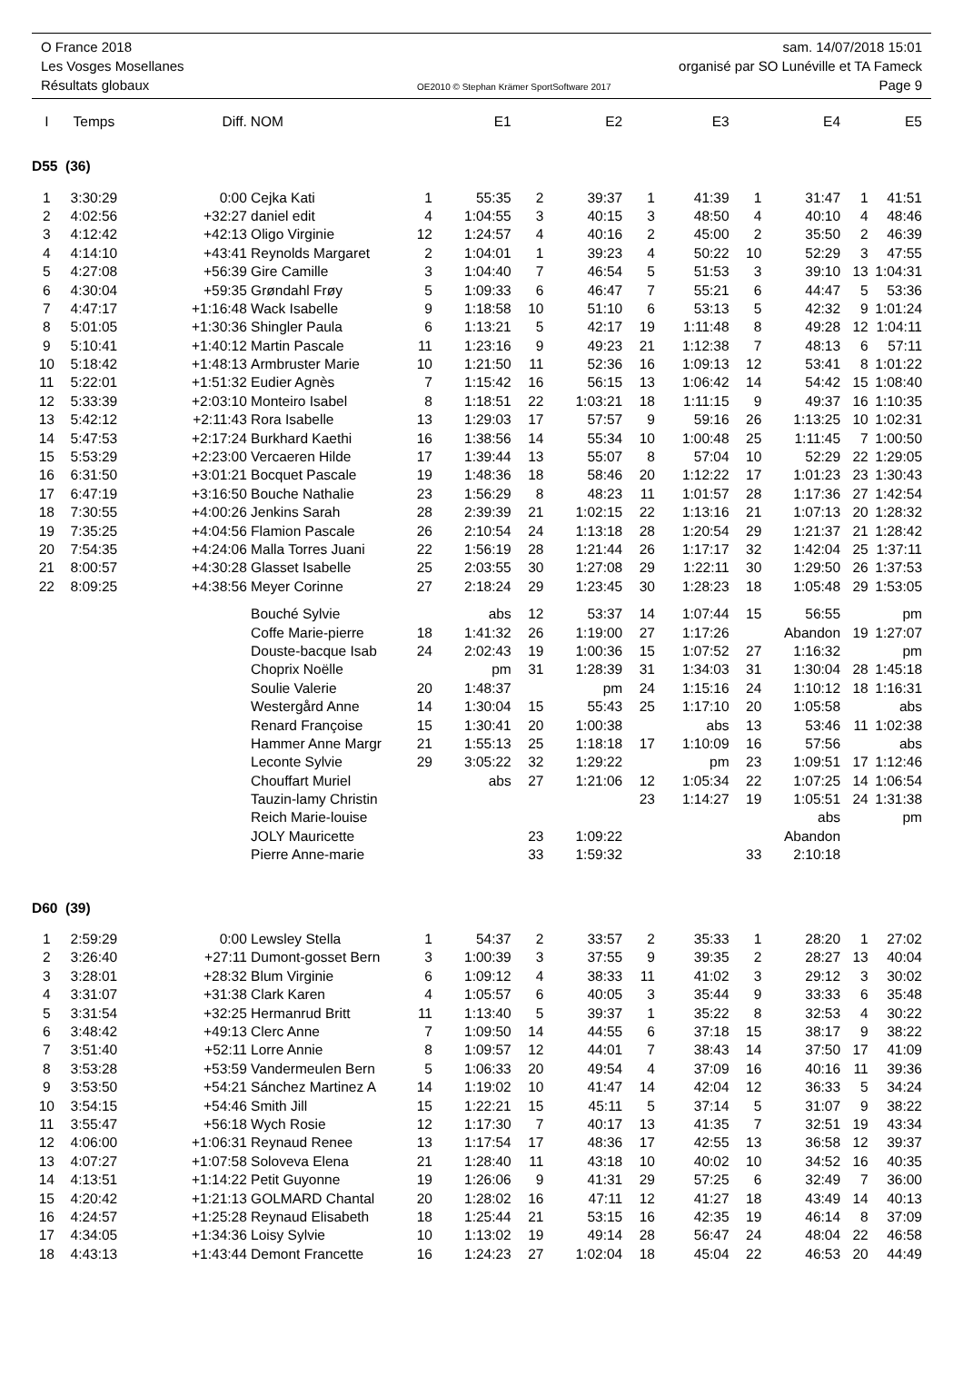O France 2018 sam. 14/07/2018 15:01
Les Vosges Mosellanes organisé par SO Lunéville et TA Fameck
Résultats globaux OE2010 © Stephan Krämer SportSoftware 2017 Page 9
| I | Temps | Diff. | NOM | | E1 | | E2 | | E3 | | E4 | | E5 |
| --- | --- | --- | --- | --- | --- | --- | --- | --- | --- | --- | --- | --- | --- |
| D55 (36) | | | | | | | | | | | | | |
| 1 | 3:30:29 | 0:00 | Cejka Kati | 1 | 55:35 | 2 | 39:37 | 1 | 41:39 | 1 | 31:47 | 1 | 41:51 |
| 2 | 4:02:56 | +32:27 | daniel edit | 4 | 1:04:55 | 3 | 40:15 | 3 | 48:50 | 4 | 40:10 | 4 | 48:46 |
| 3 | 4:12:42 | +42:13 | Oligo Virginie | 12 | 1:24:57 | 4 | 40:16 | 2 | 45:00 | 2 | 35:50 | 2 | 46:39 |
| 4 | 4:14:10 | +43:41 | Reynolds Margaret | 2 | 1:04:01 | 1 | 39:23 | 4 | 50:22 | 10 | 52:29 | 3 | 47:55 |
| 5 | 4:27:08 | +56:39 | Gire Camille | 3 | 1:04:40 | 7 | 46:54 | 5 | 51:53 | 3 | 39:10 | 13 | 1:04:31 |
| 6 | 4:30:04 | +59:35 | Grøndahl Frøy | 5 | 1:09:33 | 6 | 46:47 | 7 | 55:21 | 6 | 44:47 | 5 | 53:36 |
| 7 | 4:47:17 | +1:16:48 | Wack Isabelle | 9 | 1:18:58 | 10 | 51:10 | 6 | 53:13 | 5 | 42:32 | 9 | 1:01:24 |
| 8 | 5:01:05 | +1:30:36 | Shingler Paula | 6 | 1:13:21 | 5 | 42:17 | 19 | 1:11:48 | 8 | 49:28 | 12 | 1:04:11 |
| 9 | 5:10:41 | +1:40:12 | Martin Pascale | 11 | 1:23:16 | 9 | 49:23 | 21 | 1:12:38 | 7 | 48:13 | 6 | 57:11 |
| 10 | 5:18:42 | +1:48:13 | Armbruster Marie | 10 | 1:21:50 | 11 | 52:36 | 16 | 1:09:13 | 12 | 53:41 | 8 | 1:01:22 |
| 11 | 5:22:01 | +1:51:32 | Eudier Agnès | 7 | 1:15:42 | 16 | 56:15 | 13 | 1:06:42 | 14 | 54:42 | 15 | 1:08:40 |
| 12 | 5:33:39 | +2:03:10 | Monteiro Isabel | 8 | 1:18:51 | 22 | 1:03:21 | 18 | 1:11:15 | 9 | 49:37 | 16 | 1:10:35 |
| 13 | 5:42:12 | +2:11:43 | Rora Isabelle | 13 | 1:29:03 | 17 | 57:57 | 9 | 59:16 | 26 | 1:13:25 | 10 | 1:02:31 |
| 14 | 5:47:53 | +2:17:24 | Burkhard Kaethi | 16 | 1:38:56 | 14 | 55:34 | 10 | 1:00:48 | 25 | 1:11:45 | 7 | 1:00:50 |
| 15 | 5:53:29 | +2:23:00 | Vercaeren Hilde | 17 | 1:39:44 | 13 | 55:07 | 8 | 57:04 | 10 | 52:29 | 22 | 1:29:05 |
| 16 | 6:31:50 | +3:01:21 | Bocquet Pascale | 19 | 1:48:36 | 18 | 58:46 | 20 | 1:12:22 | 17 | 1:01:23 | 23 | 1:30:43 |
| 17 | 6:47:19 | +3:16:50 | Bouche Nathalie | 23 | 1:56:29 | 8 | 48:23 | 11 | 1:01:57 | 28 | 1:17:36 | 27 | 1:42:54 |
| 18 | 7:30:55 | +4:00:26 | Jenkins Sarah | 28 | 2:39:39 | 21 | 1:02:15 | 22 | 1:13:16 | 21 | 1:07:13 | 20 | 1:28:32 |
| 19 | 7:35:25 | +4:04:56 | Flamion Pascale | 26 | 2:10:54 | 24 | 1:13:18 | 28 | 1:20:54 | 29 | 1:21:37 | 21 | 1:28:42 |
| 20 | 7:54:35 | +4:24:06 | Malla Torres Juani | 22 | 1:56:19 | 28 | 1:21:44 | 26 | 1:17:17 | 32 | 1:42:04 | 25 | 1:37:11 |
| 21 | 8:00:57 | +4:30:28 | Glasset Isabelle | 25 | 2:03:55 | 30 | 1:27:08 | 29 | 1:22:11 | 30 | 1:29:50 | 26 | 1:37:53 |
| 22 | 8:09:25 | +4:38:56 | Meyer Corinne | 27 | 2:18:24 | 29 | 1:23:45 | 30 | 1:28:23 | 18 | 1:05:48 | 29 | 1:53:05 |
| | | | Bouché Sylvie | | abs | 12 | 53:37 | 14 | 1:07:44 | 15 | 56:55 | | pm |
| | | | Coffe Marie-pierre | 18 | 1:41:32 | 26 | 1:19:00 | 27 | 1:17:26 | | Abandon | 19 | 1:27:07 |
| | | | Douste-bacque Isab | 24 | 2:02:43 | 19 | 1:00:36 | 15 | 1:07:52 | 27 | 1:16:32 | | pm |
| | | | Choprix Noëlle | | pm | 31 | 1:28:39 | 31 | 1:34:03 | 31 | 1:30:04 | 28 | 1:45:18 |
| | | | Soulie Valerie | 20 | 1:48:37 | | pm | 24 | 1:15:16 | 24 | 1:10:12 | 18 | 1:16:31 |
| | | | Westergård Anne | 14 | 1:30:04 | 15 | 55:43 | 25 | 1:17:10 | 20 | 1:05:58 | | abs |
| | | | Renard Françoise | 15 | 1:30:41 | 20 | 1:00:38 | | abs | 13 | 53:46 | 11 | 1:02:38 |
| | | | Hammer Anne Margr | 21 | 1:55:13 | 25 | 1:18:18 | 17 | 1:10:09 | 16 | 57:56 | | abs |
| | | | Leconte Sylvie | 29 | 3:05:22 | 32 | 1:29:22 | | pm | 23 | 1:09:51 | 17 | 1:12:46 |
| | | | Chouffart Muriel | | abs | 27 | 1:21:06 | 12 | 1:05:34 | 22 | 1:07:25 | 14 | 1:06:54 |
| | | | Tauzin-lamy Christin | | | | | 23 | 1:14:27 | 19 | 1:05:51 | 24 | 1:31:38 |
| | | | Reich Marie-louise | | | | | | | | abs | | pm |
| | | | JOLY Mauricette | | | 23 | 1:09:22 | | | | Abandon | | |
| | | | Pierre Anne-marie | | | 33 | 1:59:32 | | | 33 | 2:10:18 | | |
| D60 (39) | | | | | | | | | | | | | |
| 1 | 2:59:29 | 0:00 | Lewsley Stella | 1 | 54:37 | 2 | 33:57 | 2 | 35:33 | 1 | 28:20 | 1 | 27:02 |
| 2 | 3:26:40 | +27:11 | Dumont-gosset Bern | 3 | 1:00:39 | 3 | 37:55 | 9 | 39:35 | 2 | 28:27 | 13 | 40:04 |
| 3 | 3:28:01 | +28:32 | Blum Virginie | 6 | 1:09:12 | 4 | 38:33 | 11 | 41:02 | 3 | 29:12 | 3 | 30:02 |
| 4 | 3:31:07 | +31:38 | Clark Karen | 4 | 1:05:57 | 6 | 40:05 | 3 | 35:44 | 9 | 33:33 | 6 | 35:48 |
| 5 | 3:31:54 | +32:25 | Hermanrud Britt | 11 | 1:13:40 | 5 | 39:37 | 1 | 35:22 | 8 | 32:53 | 4 | 30:22 |
| 6 | 3:48:42 | +49:13 | Clerc Anne | 7 | 1:09:50 | 14 | 44:55 | 6 | 37:18 | 15 | 38:17 | 9 | 38:22 |
| 7 | 3:51:40 | +52:11 | Lorre Annie | 8 | 1:09:57 | 12 | 44:01 | 7 | 38:43 | 14 | 37:50 | 17 | 41:09 |
| 8 | 3:53:28 | +53:59 | Vandermeulen Bern | 5 | 1:06:33 | 20 | 49:54 | 4 | 37:09 | 16 | 40:16 | 11 | 39:36 |
| 9 | 3:53:50 | +54:21 | Sánchez Martinez A | 14 | 1:19:02 | 10 | 41:47 | 14 | 42:04 | 12 | 36:33 | 5 | 34:24 |
| 10 | 3:54:15 | +54:46 | Smith Jill | 15 | 1:22:21 | 15 | 45:11 | 5 | 37:14 | 5 | 31:07 | 9 | 38:22 |
| 11 | 3:55:47 | +56:18 | Wych Rosie | 12 | 1:17:30 | 7 | 40:17 | 13 | 41:35 | 7 | 32:51 | 19 | 43:34 |
| 12 | 4:06:00 | +1:06:31 | Reynaud Renee | 13 | 1:17:54 | 17 | 48:36 | 17 | 42:55 | 13 | 36:58 | 12 | 39:37 |
| 13 | 4:07:27 | +1:07:58 | Soloveva Elena | 21 | 1:28:40 | 11 | 43:18 | 10 | 40:02 | 10 | 34:52 | 16 | 40:35 |
| 14 | 4:13:51 | +1:14:22 | Petit Guyonne | 19 | 1:26:06 | 9 | 41:31 | 29 | 57:25 | 6 | 32:49 | 7 | 36:00 |
| 15 | 4:20:42 | +1:21:13 | GOLMARD Chantal | 20 | 1:28:02 | 16 | 47:11 | 12 | 41:27 | 18 | 43:49 | 14 | 40:13 |
| 16 | 4:24:57 | +1:25:28 | Reynaud Elisabeth | 18 | 1:25:44 | 21 | 53:15 | 16 | 42:35 | 19 | 46:14 | 8 | 37:09 |
| 17 | 4:34:05 | +1:34:36 | Loisy Sylvie | 10 | 1:13:02 | 19 | 49:14 | 28 | 56:47 | 24 | 48:04 | 22 | 46:58 |
| 18 | 4:43:13 | +1:43:44 | Demont Francette | 16 | 1:24:23 | 27 | 1:02:04 | 18 | 45:04 | 22 | 46:53 | 20 | 44:49 |